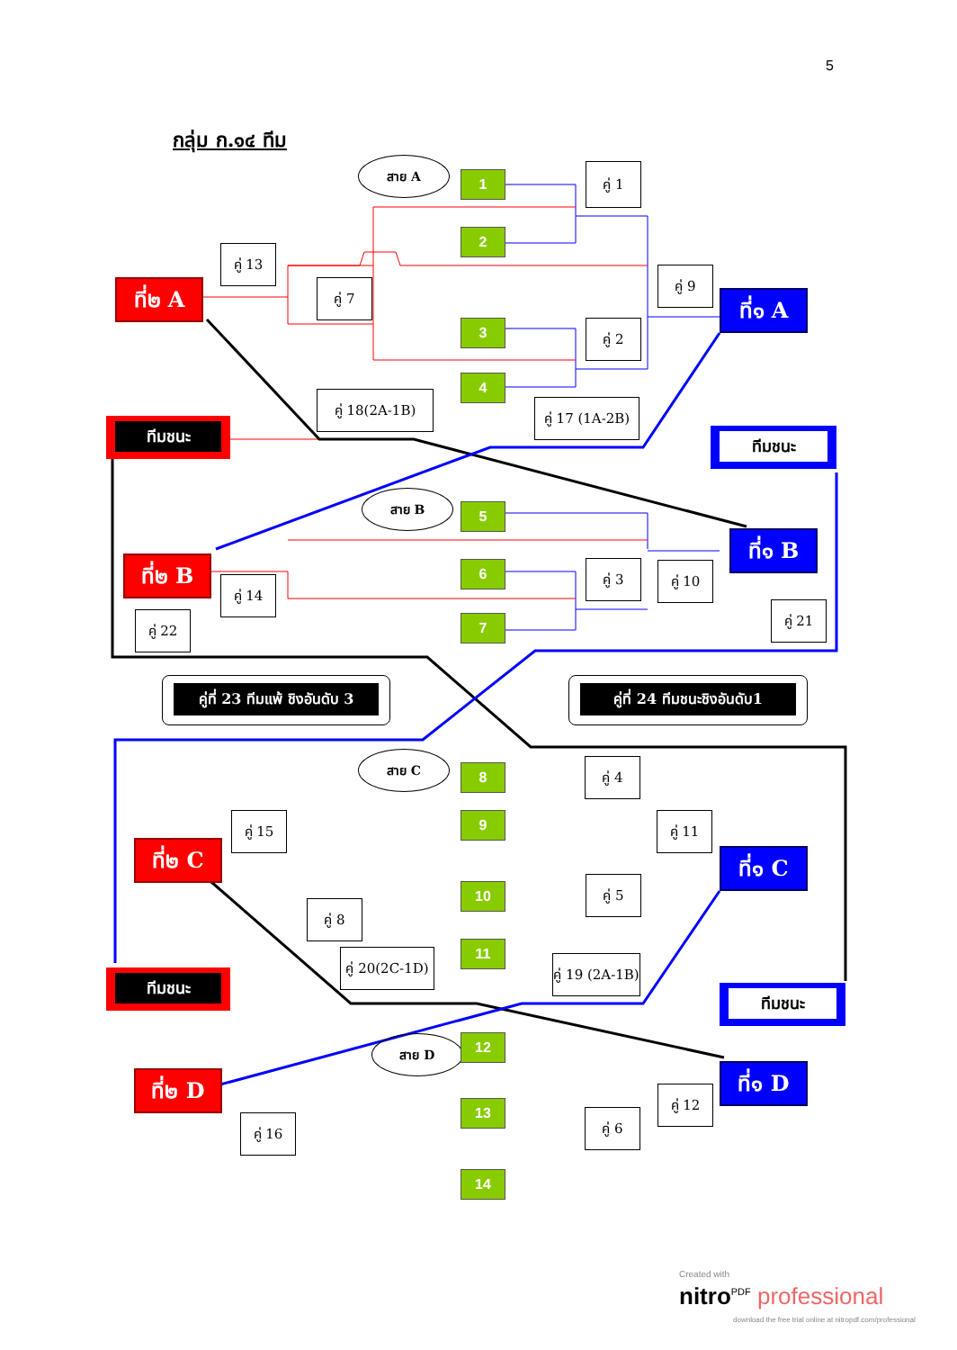5
กลุ่ม ก.๑๔ ทีม
สาย A
สาย B
สาย C
สาย D
1
2
3
4
5
6
7
8
9
10
11
12
13
14
คู่ 1
คู่ 2
คู่ 3
คู่ 4
คู่ 5
คู่ 6
คู่ 7
คู่ 8
คู่ 9
คู่ 10
คู่ 11
คู่ 12
คู่ 13
คู่ 14
คู่ 15
คู่ 16
คู่ 17 (1A-2B)
คู่ 18(2A-1B)
คู่ 19 (2A-1B)
คู่ 20(2C-1D)
คู่ 21
คู่ 22
ที่๒ A
ที่๒ B
ที่๒ C
ที่๒ D
ที่๑ A
ที่๑ B
ที่๑ C
ที่๑ D
ทีมชนะ
ทีมชนะ
ทีมชนะ
ทีมชนะ
คู่ที่ 23 ทีมแพ้ ชิงอันดับ 3
คู่ที่ 24 ทีมชนะชิงอันดับ1
Created with
nitro<sup>PDF</sup> professional
download the free trial online at nitropdf.com/professional